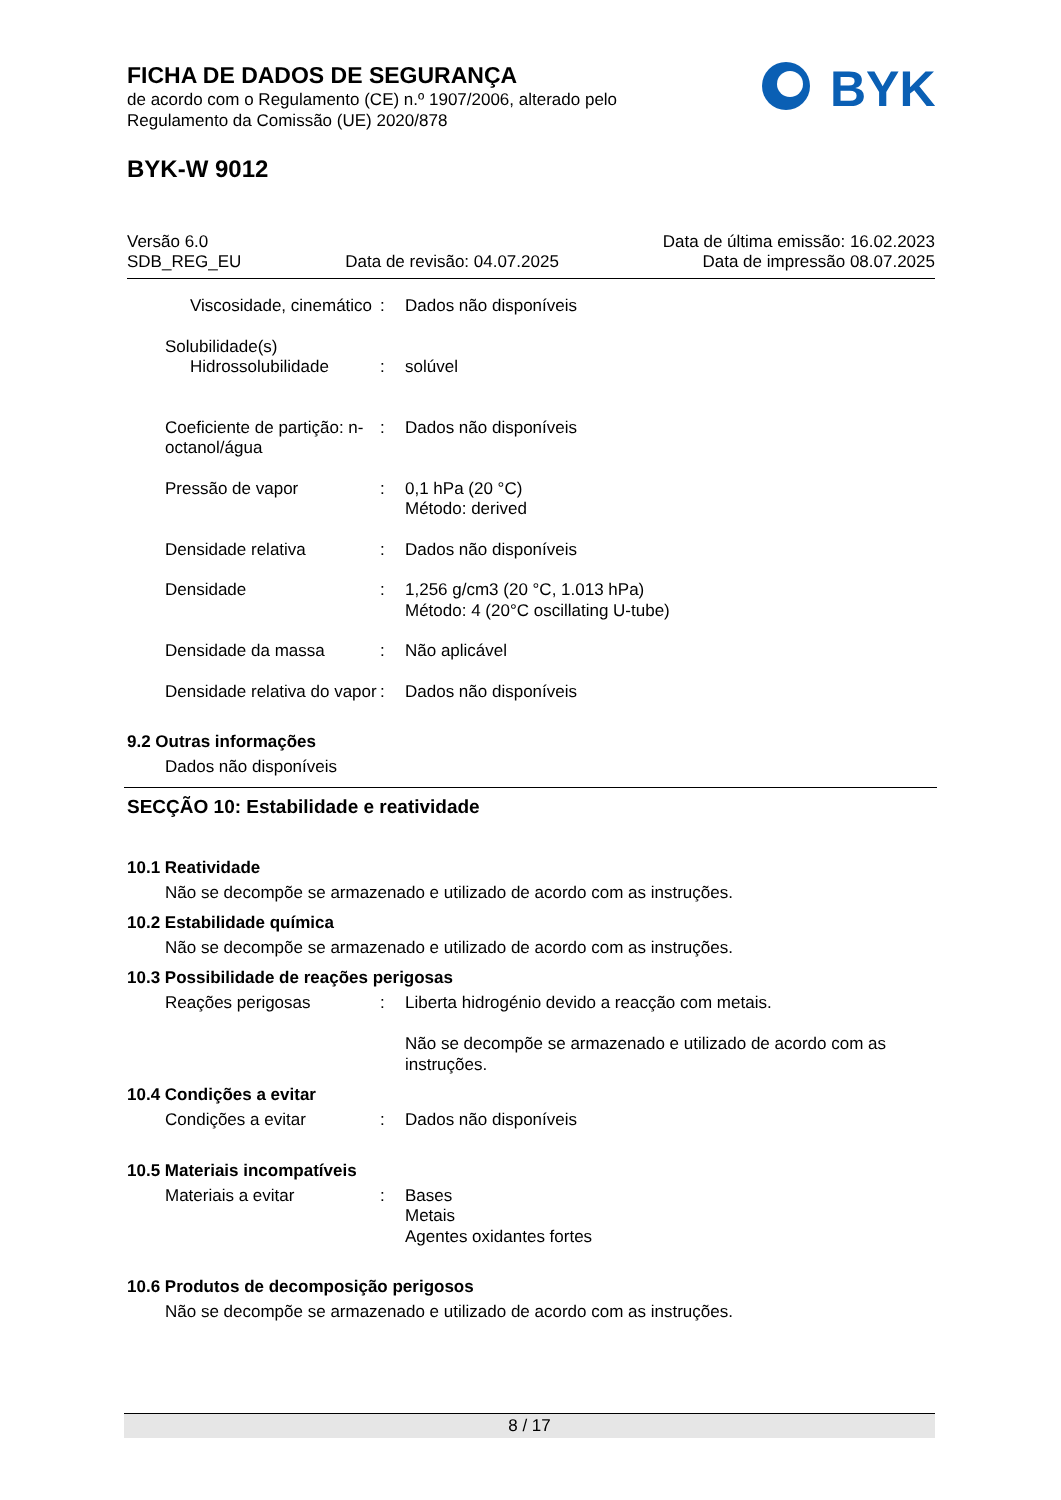FICHA DE DADOS DE SEGURANÇA
de acordo com o Regulamento (CE) n.º 1907/2006, alterado pelo
Regulamento da Comissão (UE) 2020/878
BYK
BYK-W 9012
Versão 6.0
SDB_REG_EU
Data de revisão: 04.07.2025 Data de última emissão: 16.02.2023
Data de impressão 08.07.2025
Viscosidade, cinemático : Dados não disponíveis
Solubilidade(s)
Hidrossolubilidade : solúvel
Coeficiente de partição: n-octanol/água
: Dados não disponíveis
Pressão de vapor : 0,1 hPa (20 °C)
Método: derived
Densidade relativa : Dados não disponíveis
Densidade : 1,256 g/cm3 (20 °C, 1.013 hPa)
Método: 4 (20°C oscillating U-tube)
Densidade da massa : Não aplicável
Densidade relativa do vapor
: Dados não disponíveis
9.2 Outras informações
Dados não disponíveis
SECÇÃO 10: Estabilidade e reatividade
10.1 Reatividade
Não se decompõe se armazenado e utilizado de acordo com as instruções.
10.2 Estabilidade química
Não se decompõe se armazenado e utilizado de acordo com as instruções.
10.3 Possibilidade de reações perigosas
Reações perigosas : Liberta hidrogénio devido a reacção com metais.
Não se decompõe se armazenado e utilizado de acordo com as instruções.
10.4 Condições a evitar
Condições a evitar : Dados não disponíveis
10.5 Materiais incompatíveis
Materiais a evitar : Bases
Metais
Agentes oxidantes fortes
10.6 Produtos de decomposição perigosos
Não se decompõe se armazenado e utilizado de acordo com as instruções.
8 / 17